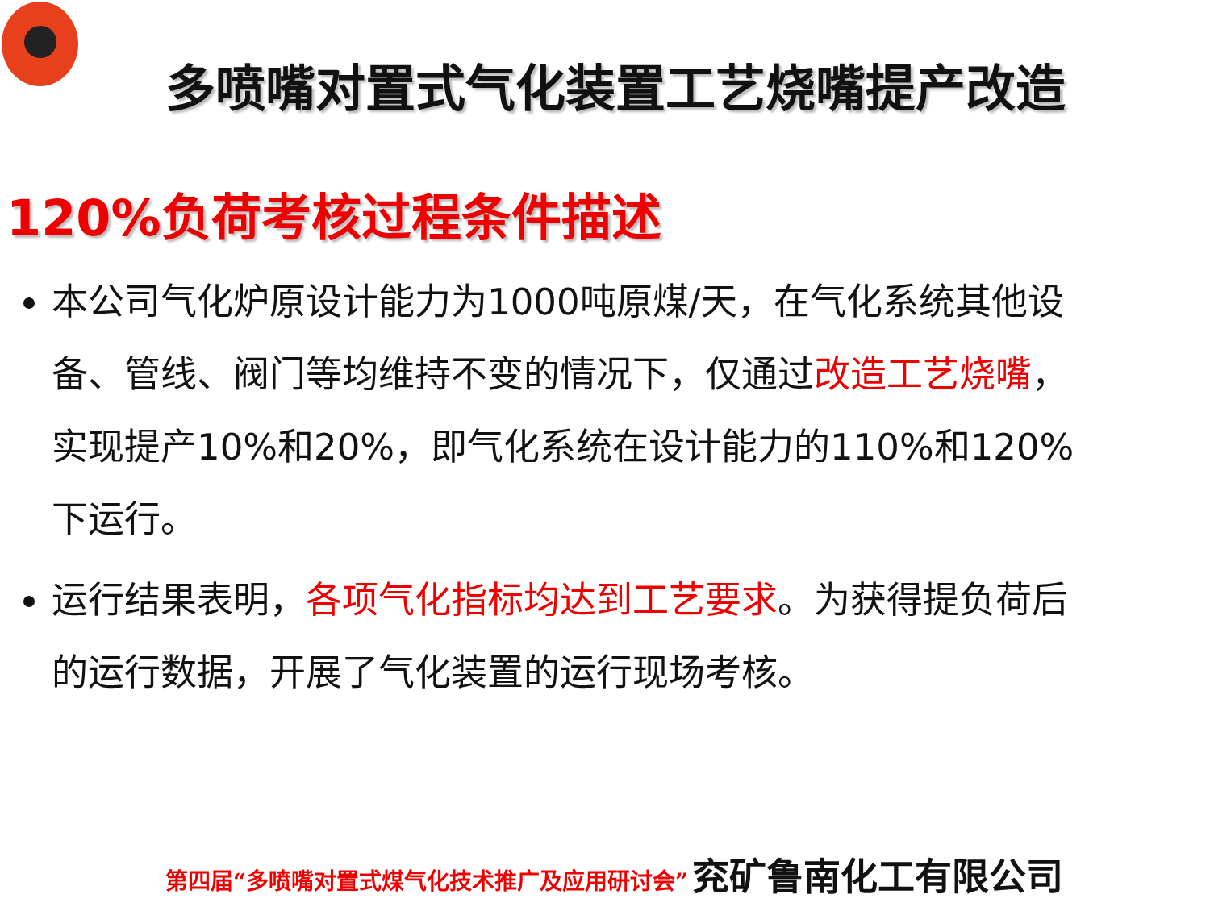多喷嘴对置式气化装置工艺烧嘴提产改造
120%负荷考核过程条件描述
本公司气化炉原设计能力为1000吨原煤/天，在气化系统其他设备、管线、阀门等均维持不变的情况下，仅通过改造工艺烧嘴，实现提产10%和20%，即气化系统在设计能力的110%和120%下运行。
运行结果表明，各项气化指标均达到工艺要求。为获得提负荷后的运行数据，开展了气化装置的运行现场考核。
第四届“多喷嘴对置式煤气化技术推广及应用研讨会” 兖矿鲁南化工有限公司